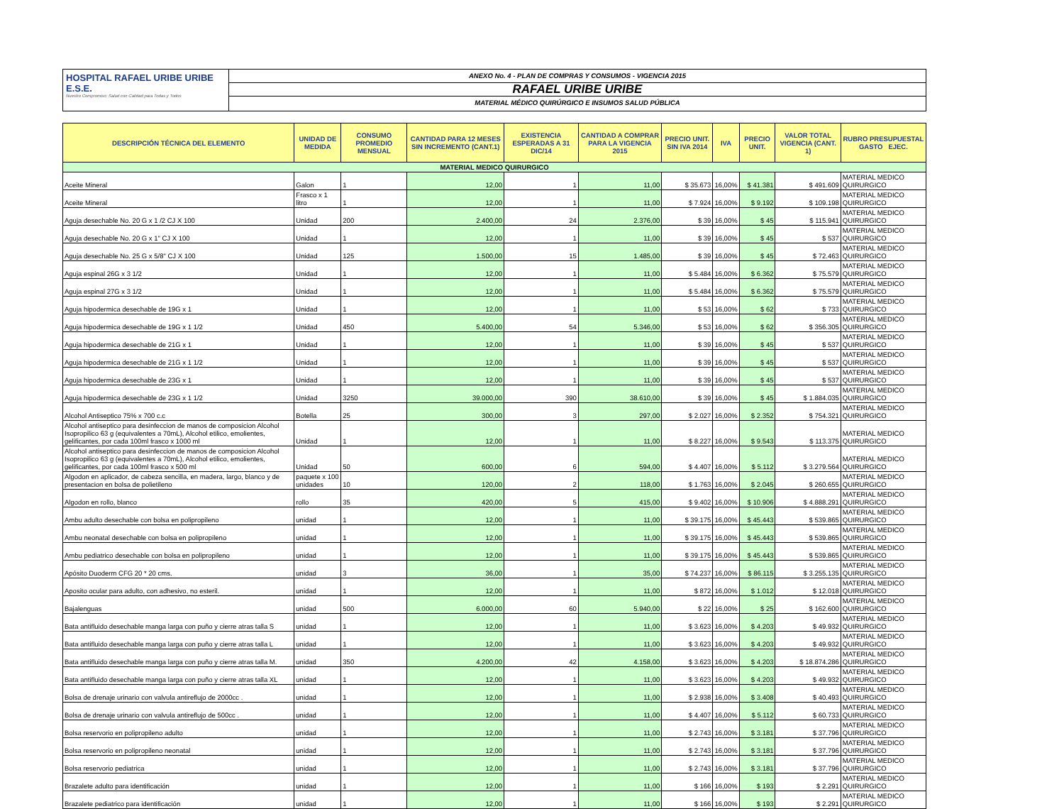HOSPITAL RAFAEL URIBE URIBE E.S.E.
Nuestro Compromiso: Salud con Calidad para Todas y Todos
ANEXO No. 4 - PLAN DE COMPRAS Y CONSUMOS - VIGENCIA 2015
RAFAEL URIBE URIBE
MATERIAL MÉDICO QUIRÚRGICO E INSUMOS SALUD PÚBLICA
| DESCRIPCIÓN TÉCNICA DEL ELEMENTO | UNIDAD DE MEDIDA | CONSUMO PROMEDIO MENSUAL | CANTIDAD PARA 12 MESES SIN INCREMENTO (CANT.1) | EXISTENCIA ESPERADAS A 31 DIC/14 | CANTIDAD A COMPRAR PARA LA VIGENCIA 2015 | PRECIO UNIT. SIN IVA 2014 | IVA | PRECIO UNIT. | VALOR TOTAL VIGENCIA (CANT. 1) | RUBRO PRESUPUESTAL GASTO EJEC. |
| --- | --- | --- | --- | --- | --- | --- | --- | --- | --- | --- |
| MATERIAL MEDICO QUIRURGICO | | | | | | | | | | |
| Aceite Mineral | Galon | 1 | 12,00 | 1 | 11,00 | $ 35.673 | 16,00% | $ 41.381 | $ 491.609 | MATERIAL MEDICO QUIRURGICO |
| Aceite Mineral | Frasco x 1 litro | 1 | 12,00 | 1 | 11,00 | $ 7.924 | 16,00% | $ 9.192 | $ 109.198 | MATERIAL MEDICO QUIRURGICO |
| Aguja desechable No. 20 G x 1 /2 CJ X 100 | Unidad | 200 | 2.400,00 | 24 | 2.376,00 | $ 39 | 16,00% | $ 45 | $ 115.941 | MATERIAL MEDICO QUIRURGICO |
| Aguja desechable No. 20 G x 1" CJ X 100 | Unidad | 1 | 12,00 | 1 | 11,00 | $ 39 | 16,00% | $ 45 | $ 537 | MATERIAL MEDICO QUIRURGICO |
| Aguja desechable No. 25 G x 5/8" CJ X 100 | Unidad | 125 | 1.500,00 | 15 | 1.485,00 | $ 39 | 16,00% | $ 45 | $ 72.463 | MATERIAL MEDICO QUIRURGICO |
| Aguja espinal 26G x 3 1/2 | Unidad | 1 | 12,00 | 1 | 11,00 | $ 5.484 | 16,00% | $ 6.362 | $ 75.579 | MATERIAL MEDICO QUIRURGICO |
| Aguja espinal 27G x 3 1/2 | Unidad | 1 | 12,00 | 1 | 11,00 | $ 5.484 | 16,00% | $ 6.362 | $ 75.579 | MATERIAL MEDICO QUIRURGICO |
| Aguja hipodermica desechable de 19G x 1 | Unidad | 1 | 12,00 | 1 | 11,00 | $ 53 | 16,00% | $ 62 | $ 733 | MATERIAL MEDICO QUIRURGICO |
| Aguja hipodermica desechable de 19G x 1 1/2 | Unidad | 450 | 5.400,00 | 54 | 5.346,00 | $ 53 | 16,00% | $ 62 | $ 356.305 | MATERIAL MEDICO QUIRURGICO |
| Aguja hipodermica desechable de 21G x 1 | Unidad | 1 | 12,00 | 1 | 11,00 | $ 39 | 16,00% | $ 45 | $ 537 | MATERIAL MEDICO QUIRURGICO |
| Aguja hipodermica desechable de 21G x 1 1/2 | Unidad | 1 | 12,00 | 1 | 11,00 | $ 39 | 16,00% | $ 45 | $ 537 | MATERIAL MEDICO QUIRURGICO |
| Aguja hipodermica desechable de 23G x 1 | Unidad | 1 | 12,00 | 1 | 11,00 | $ 39 | 16,00% | $ 45 | $ 537 | MATERIAL MEDICO QUIRURGICO |
| Aguja hipodermica desechable de 23G x 1 1/2 | Unidad | 3250 | 39.000,00 | 390 | 38.610,00 | $ 39 | 16,00% | $ 45 | $ 1.884.035 | MATERIAL MEDICO QUIRURGICO |
| Alcohol Antiseptico 75% x 700 c.c | Botella | 25 | 300,00 | 3 | 297,00 | $ 2.027 | 16,00% | $ 2.352 | $ 754.321 | MATERIAL MEDICO QUIRURGICO |
| Alcohol antiseptico para desinfeccion de manos de composicion Alcohol Isopropilico 63 g (equivalentes a 70mL), Alcohol etilico, emolientes, gelificantes, por cada 100ml frasco x 1000 ml | Unidad | 1 | 12,00 | 1 | 11,00 | $ 8.227 | 16,00% | $ 9.543 | $ 113.375 | MATERIAL MEDICO QUIRURGICO |
| Alcohol antiseptico para desinfeccion de manos de composicion Alcohol Isopropilico 63 g (equivalentes a 70mL), Alcohol etilico, emolientes, gelificantes, por cada 100ml frasco x 500 ml | Unidad | 50 | 600,00 | 6 | 594,00 | $ 4.407 | 16,00% | $ 5.112 | $ 3.279.564 | MATERIAL MEDICO QUIRURGICO |
| Algodon en aplicador, de cabeza sencilla, en madera, largo, blanco y de presentacion en bolsa de polietileno | paquete x 100 unidades | 10 | 120,00 | 2 | 118,00 | $ 1.763 | 16,00% | $ 2.045 | $ 260.655 | MATERIAL MEDICO QUIRURGICO |
| Algodon en rollo, blanco | rollo | 35 | 420,00 | 5 | 415,00 | $ 9.402 | 16,00% | $ 10.906 | $ 4.888.291 | MATERIAL MEDICO QUIRURGICO |
| Ambu adulto desechable con bolsa en polipropileno | unidad | 1 | 12,00 | 1 | 11,00 | $ 39.175 | 16,00% | $ 45.443 | $ 539.865 | MATERIAL MEDICO QUIRURGICO |
| Ambu neonatal desechable con bolsa en polipropileno | unidad | 1 | 12,00 | 1 | 11,00 | $ 39.175 | 16,00% | $ 45.443 | $ 539.865 | MATERIAL MEDICO QUIRURGICO |
| Ambu pediatrico desechable con bolsa en polipropileno | unidad | 1 | 12,00 | 1 | 11,00 | $ 39.175 | 16,00% | $ 45.443 | $ 539.865 | MATERIAL MEDICO QUIRURGICO |
| Apósito Duoderm CFG 20 * 20 cms. | unidad | 3 | 36,00 | 1 | 35,00 | $ 74.237 | 16,00% | $ 86.115 | $ 3.255.135 | MATERIAL MEDICO QUIRURGICO |
| Aposito ocular para adulto, con adhesivo, no esteril. | unidad | 1 | 12,00 | 1 | 11,00 | $ 872 | 16,00% | $ 1.012 | $ 12.018 | MATERIAL MEDICO QUIRURGICO |
| Bajalenguas | unidad | 500 | 6.000,00 | 60 | 5.940,00 | $ 22 | 16,00% | $ 25 | $ 162.600 | MATERIAL MEDICO QUIRURGICO |
| Bata antifluido desechable manga larga con puño y cierre atras talla S | unidad | 1 | 12,00 | 1 | 11,00 | $ 3.623 | 16,00% | $ 4.203 | $ 49.932 | MATERIAL MEDICO QUIRURGICO |
| Bata antifluido desechable manga larga con puño y cierre atras talla L | unidad | 1 | 12,00 | 1 | 11,00 | $ 3.623 | 16,00% | $ 4.203 | $ 49.932 | MATERIAL MEDICO QUIRURGICO |
| Bata antifluido desechable manga larga con puño y cierre atras talla M. | unidad | 350 | 4.200,00 | 42 | 4.158,00 | $ 3.623 | 16,00% | $ 4.203 | $ 18.874.286 | MATERIAL MEDICO QUIRURGICO |
| Bata antifluido desechable manga larga con puño y cierre atras talla XL | unidad | 1 | 12,00 | 1 | 11,00 | $ 3.623 | 16,00% | $ 4.203 | $ 49.932 | MATERIAL MEDICO QUIRURGICO |
| Bolsa de drenaje urinario con valvula antireflujo de 2000cc . | unidad | 1 | 12,00 | 1 | 11,00 | $ 2.938 | 16,00% | $ 3.408 | $ 40.493 | MATERIAL MEDICO QUIRURGICO |
| Bolsa de drenaje urinario con valvula antireflujo de 500cc . | unidad | 1 | 12,00 | 1 | 11,00 | $ 4.407 | 16,00% | $ 5.112 | $ 60.733 | MATERIAL MEDICO QUIRURGICO |
| Bolsa reservorio en polipropileno adulto | unidad | 1 | 12,00 | 1 | 11,00 | $ 2.743 | 16,00% | $ 3.181 | $ 37.796 | MATERIAL MEDICO QUIRURGICO |
| Bolsa reservorio en polipropileno neonatal | unidad | 1 | 12,00 | 1 | 11,00 | $ 2.743 | 16,00% | $ 3.181 | $ 37.796 | MATERIAL MEDICO QUIRURGICO |
| Bolsa reservorio pediatrica | unidad | 1 | 12,00 | 1 | 11,00 | $ 2.743 | 16,00% | $ 3.181 | $ 37.796 | MATERIAL MEDICO QUIRURGICO |
| Brazalete adulto para identificación | unidad | 1 | 12,00 | 1 | 11,00 | $ 166 | 16,00% | $ 193 | $ 2.291 | MATERIAL MEDICO QUIRURGICO |
| Brazalete pediatrico para identificación | unidad | 1 | 12,00 | 1 | 11,00 | $ 166 | 16,00% | $ 193 | $ 2.291 | MATERIAL MEDICO QUIRURGICO |